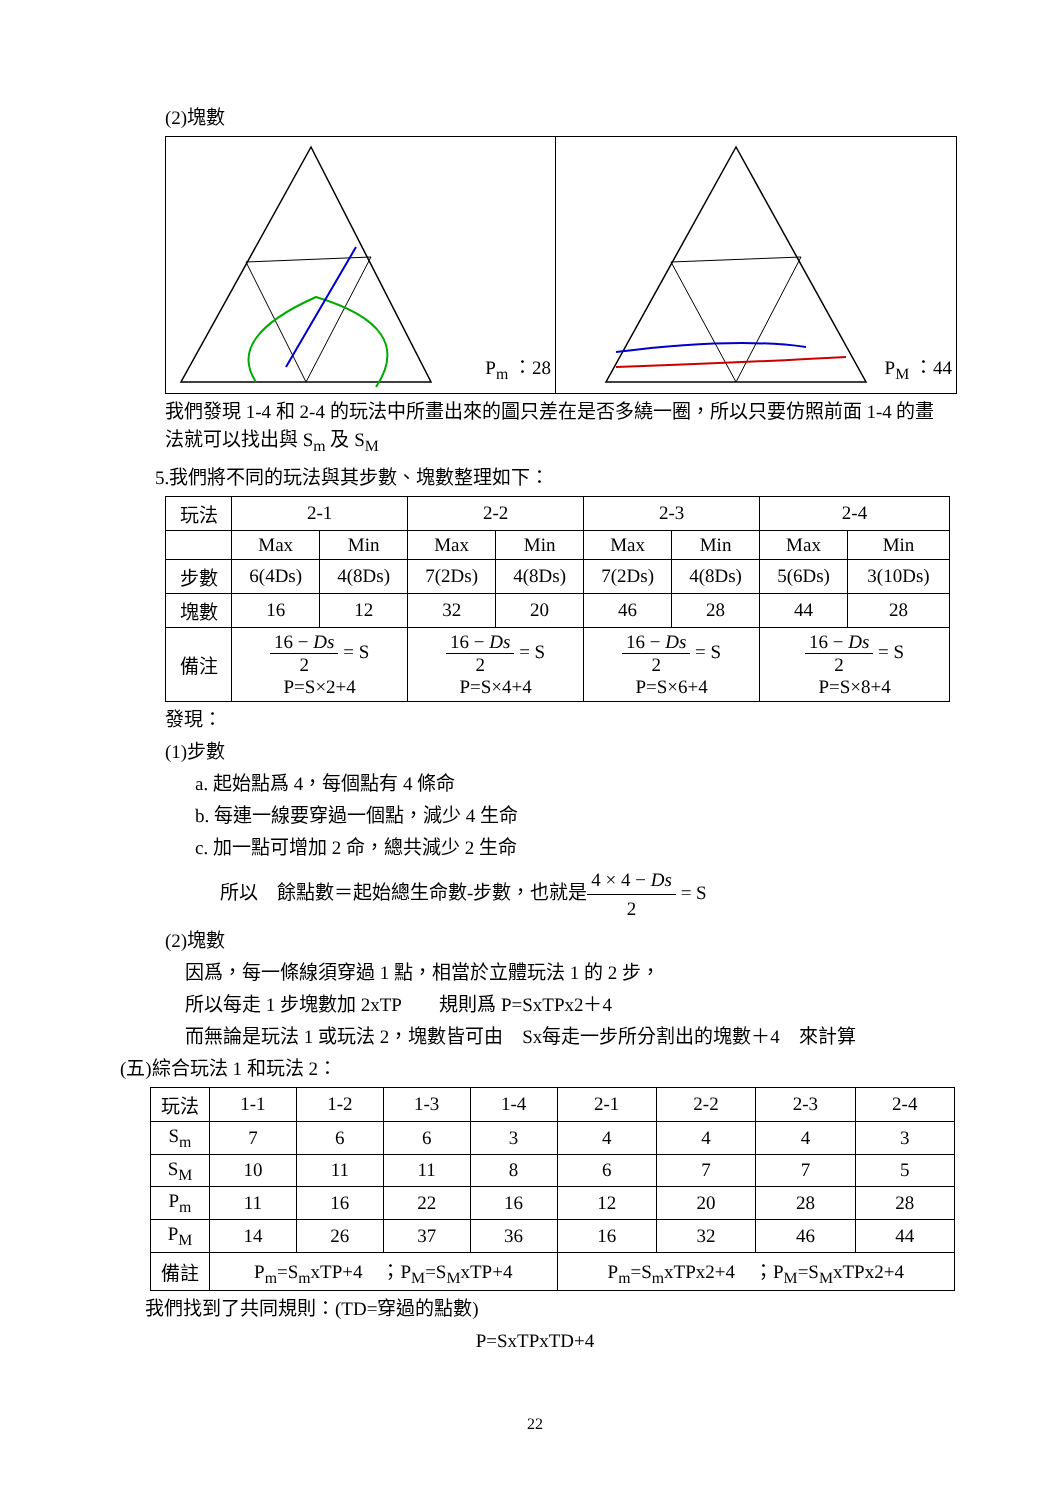(2)塊數
P<sub>m</sub> ：28
P<sub>M</sub> ：44
我們發現 1-4 和 2-4 的玩法中所畫出來的圖只差在是否多繞一圈，所以只要仿照前面 1-4 的畫法就可以找出與 S<sub>m</sub> 及 S<sub>M</sub>
5.我們將不同的玩法與其步數、塊數整理如下：
| 玩法 | 2-1 | | 2-2 | | 2-3 | | 2-4 | |
| | Max | Min | Max | Min | Max | Min | Max | Min |
| 步數 | 6(4Ds) | 4(8Ds) | 7(2Ds) | 4(8Ds) | 7(2Ds) | 4(8Ds) | 5(6Ds) | 3(10Ds) |
| 塊數 | 16 | 12 | 32 | 20 | 46 | 28 | 44 | 28 |
| 備注 | 16 − Ds 2 = S P=S×2+4 | | 16 − Ds 2 = S P=S×4+4 | | 16 − Ds 2 = S P=S×6+4 | | 16 − Ds 2 = S P=S×8+4 | |
發現：
(1)步數
a. 起始點爲 4，每個點有 4 條命
b. 每連一線要穿過一個點，減少 4 生命
c. 加一點可增加 2 命，總共減少 2 生命
所以　餘點數＝起始總生命數-步數，也就是4 × 4 − Ds 2 = S
(2)塊數
因爲，每一條線須穿過 1 點，相當於立體玩法 1 的 2 步，
所以每走 1 步塊數加 2xTP　　規則爲 P=SxTPx2＋4
而無論是玩法 1 或玩法 2，塊數皆可由　Sx每走一步所分割出的塊數＋4　來計算
(五)綜合玩法 1 和玩法 2：
| 玩法 | 1-1 | 1-2 | 1-3 | 1-4 | 2-1 | 2-2 | 2-3 | 2-4 |
| S<sub>m</sub> | 7 | 6 | 6 | 3 | 4 | 4 | 4 | 3 |
| S<sub>M</sub> | 10 | 11 | 11 | 8 | 6 | 7 | 7 | 5 |
| P<sub>m</sub> | 11 | 16 | 22 | 16 | 12 | 20 | 28 | 28 |
| P<sub>M</sub> | 14 | 26 | 37 | 36 | 16 | 32 | 46 | 44 |
| 備註 | P<sub>m</sub>=S<sub>m</sub>xTP+4 ；P<sub>M</sub>=S<sub>M</sub>xTP+4 | | | | P<sub>m</sub>=S<sub>m</sub>xTPx2+4 ；P<sub>M</sub>=S<sub>M</sub>xTPx2+4 | | | |
我們找到了共同規則：(TD=穿過的點數)
P=SxTPxTD+4
22